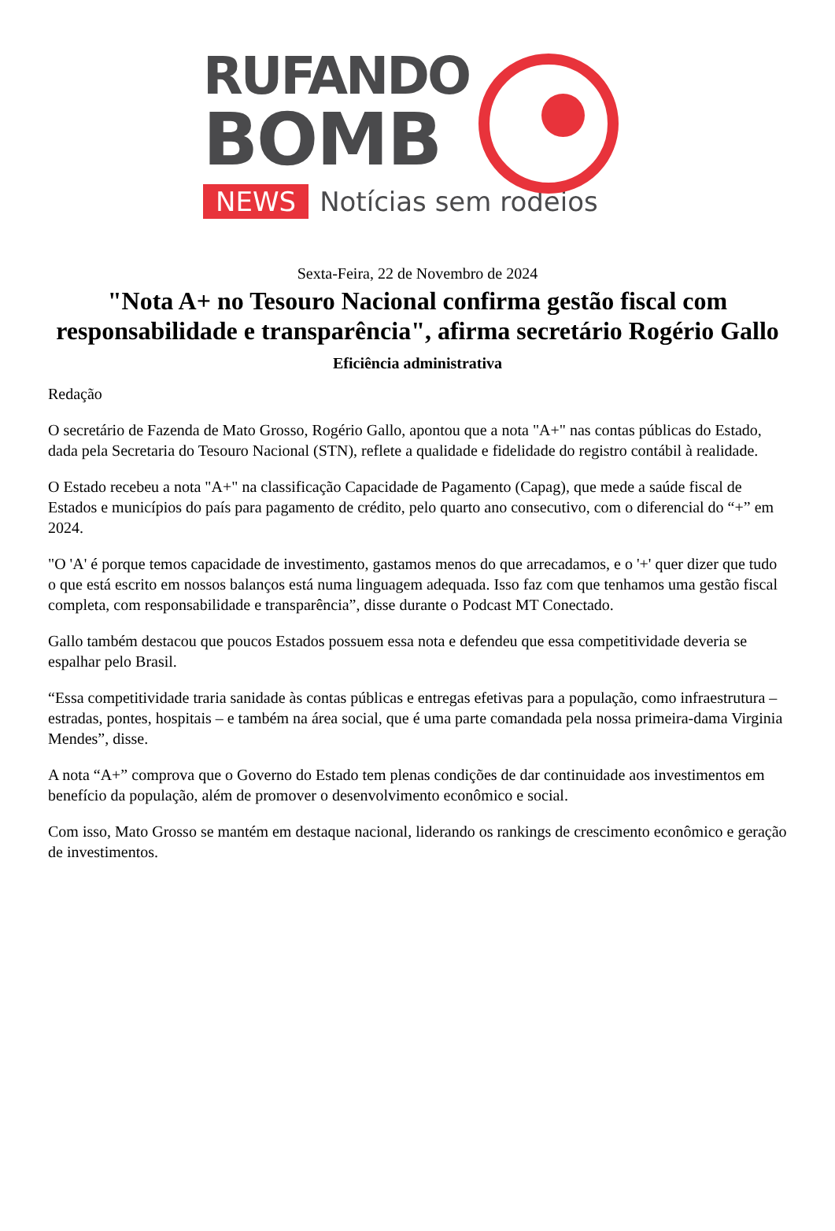RUFANDO
BOMB
NEWS Notícias sem rodeios
Sexta-Feira, 22 de Novembro de 2024
"Nota A+ no Tesouro Nacional confirma gestão fiscal com responsabilidade e transparência", afirma secretário Rogério Gallo
Eficiência administrativa
Redação
O secretário de Fazenda de Mato Grosso, Rogério Gallo, apontou que a nota "A+" nas contas públicas do Estado, dada pela Secretaria do Tesouro Nacional (STN), reflete a qualidade e fidelidade do registro contábil à realidade.
O Estado recebeu a nota "A+" na classificação Capacidade de Pagamento (Capag), que mede a saúde fiscal de Estados e municípios do país para pagamento de crédito, pelo quarto ano consecutivo, com o diferencial do “+” em 2024.
"O 'A' é porque temos capacidade de investimento, gastamos menos do que arrecadamos, e o '+' quer dizer que tudo o que está escrito em nossos balanços está numa linguagem adequada. Isso faz com que tenhamos uma gestão fiscal completa, com responsabilidade e transparência”, disse durante o Podcast MT Conectado.
Gallo também destacou que poucos Estados possuem essa nota e defendeu que essa competitividade deveria se espalhar pelo Brasil.
“Essa competitividade traria sanidade às contas públicas e entregas efetivas para a população, como infraestrutura – estradas, pontes, hospitais – e também na área social, que é uma parte comandada pela nossa primeira-dama Virginia Mendes”, disse.
A nota “A+” comprova que o Governo do Estado tem plenas condições de dar continuidade aos investimentos em benefício da população, além de promover o desenvolvimento econômico e social.
Com isso, Mato Grosso se mantém em destaque nacional, liderando os rankings de crescimento econômico e geração de investimentos.